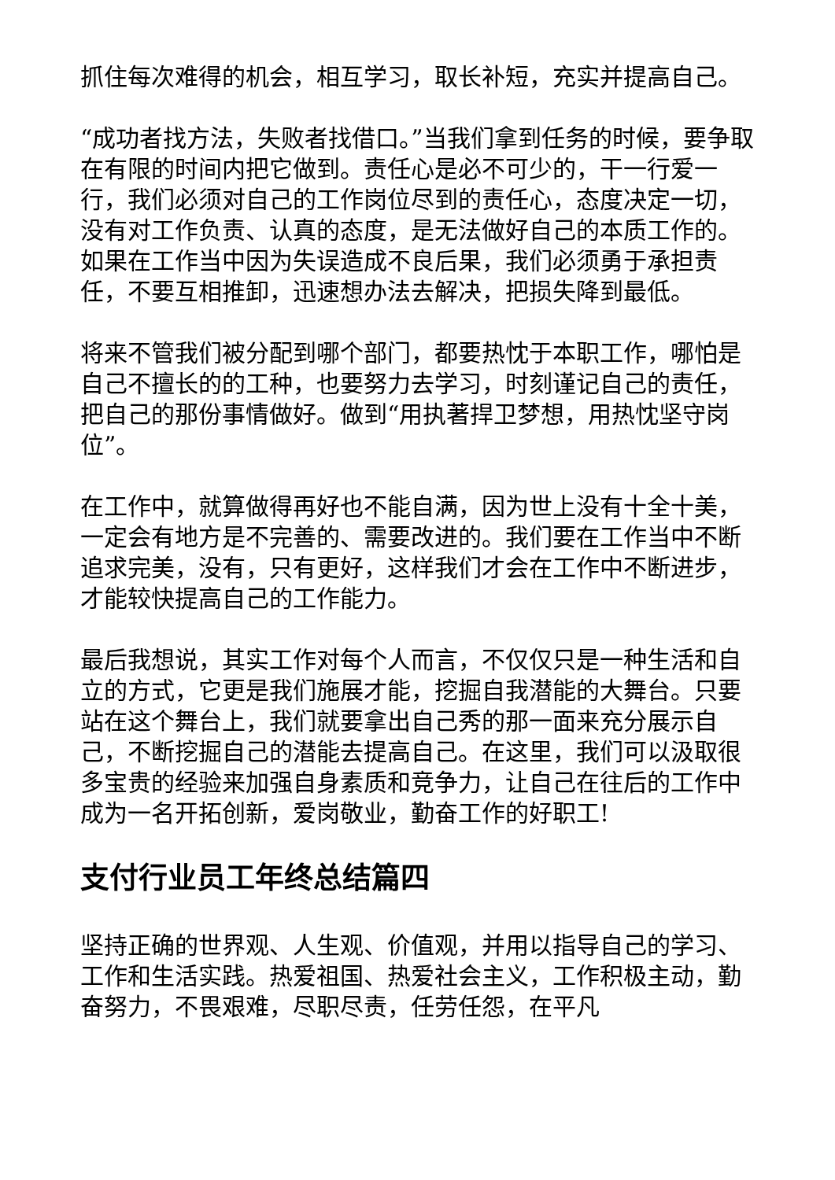抓住每次难得的机会，相互学习，取长补短，充实并提高自己。
“成功者找方法，失败者找借口。”当我们拿到任务的时候，要争取在有限的时间内把它做到。责任心是必不可少的，干一行爱一行，我们必须对自己的工作岗位尽到的责任心，态度决定一切，没有对工作负责、认真的态度，是无法做好自己的本质工作的。如果在工作当中因为失误造成不良后果，我们必须勇于承担责任，不要互相推卸，迅速想办法去解决，把损失降到最低。
将来不管我们被分配到哪个部门，都要热忱于本职工作，哪怕是自己不擅长的的工种，也要努力去学习，时刻谨记自己的责任，把自己的那份事情做好。做到“用执著捍卫梦想，用热忱坚守岗位”。
在工作中，就算做得再好也不能自满，因为世上没有十全十美，一定会有地方是不完善的、需要改进的。我们要在工作当中不断追求完美，没有，只有更好，这样我们才会在工作中不断进步，才能较快提高自己的工作能力。
最后我想说，其实工作对每个人而言，不仅仅只是一种生活和自立的方式，它更是我们施展才能，挖掘自我潜能的大舞台。只要站在这个舞台上，我们就要拿出自己秀的那一面来充分展示自己，不断挖掘自己的潜能去提高自己。在这里，我们可以汲取很多宝贵的经验来加强自身素质和竞争力，让自己在往后的工作中成为一名开拓创新，爱岗敬业，勤奋工作的好职工!
支付行业员工年终总结篇四
坚持正确的世界观、人生观、价值观，并用以指导自己的学习、工作和生活实践。热爱祖国、热爱社会主义，工作积极主动，勤奋努力，不畏艰难，尽职尽责，任劳任怨，在平凡